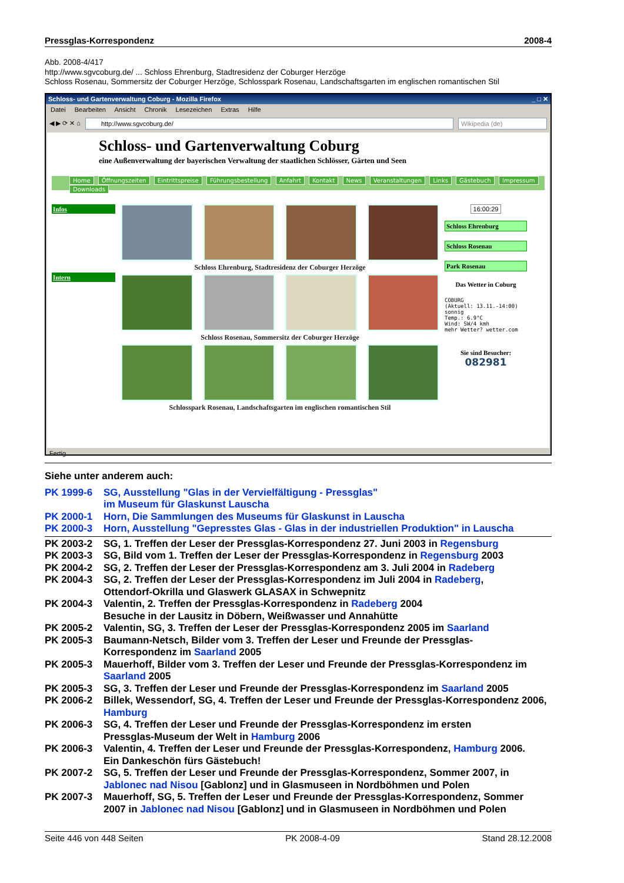Pressglas-Korrespondenz 2008-4
Abb. 2008-4/417
http://www.sgvcoburg.de/ ... Schloss Ehrenburg, Stadtresidenz der Coburger Herzöge
Schloss Rosenau, Sommersitz der Coburger Herzöge, Schlosspark Rosenau, Landschaftsgarten im englischen romantischen Stil
Schloss- und Gartenverwaltung Coburg - Mozilla Firefox _ □ ✕
Datei Bearbeiten Ansicht Chronik Lesezeichen Extras Hilfe
◀ ▶ ⟳ ✕ ⌂
http://www.sgvcoburg.de/ Wikipedia (de)
Schloss- und Gartenverwaltung Coburg
eine Außenverwaltung der bayerischen Verwaltung der staatlichen Schlösser, Gärten und Seen
Home Öffnungszeiten Eintrittspreise Führungsbestellung Anfahrt Kontakt News Veranstaltungen Links Gästebuch Impressum Downloads
Infos
Intern
Schloss Ehrenburg, Stadtresidenz der Coburger Herzöge
Schloss Rosenau, Sommersitz der Coburger Herzöge
Schlosspark Rosenau, Landschaftsgarten im englischen romantischen Stil
16:00:29
Schloss Ehrenburg
Schloss Rosenau
Park Rosenau
Das Wetter in Coburg
COBURG
(Aktuell: 13.11.-14:00)
sonnig
Temp.: 6.9°C
Wind: SW/4 kmh
mehr Wetter? wetter.com
Sie sind Besucher:
082981
Fertig
Siehe unter anderem auch:
PK 1999-6 SG, Ausstellung "Glas in der Vervielfältigung - Pressglas"
im Museum für Glaskunst Lauscha
PK 2000-1 Horn, Die Sammlungen des Museums für Glaskunst in Lauscha
PK 2000-3 Horn, Ausstellung "Gepresstes Glas - Glas in der industriellen Produktion" in Lauscha
PK 2003-2 SG, 1. Treffen der Leser der Pressglas-Korrespondenz 27. Juni 2003 in Regensburg
PK 2003-3 SG, Bild vom 1. Treffen der Leser der Pressglas-Korrespondenz in Regensburg 2003
PK 2004-2 SG, 2. Treffen der Leser der Pressglas-Korrespondenz am 3. Juli 2004 in Radeberg
PK 2004-3 SG, 2. Treffen der Leser der Pressglas-Korrespondenz im Juli 2004 in Radeberg,
Ottendorf-Okrilla und Glaswerk GLASAX in Schwepnitz
PK 2004-3 Valentin, 2. Treffen der Pressglas-Korrespondenz in Radeberg 2004
Besuche in der Lausitz in Döbern, Weißwasser und Annahütte
PK 2005-2 Valentin, SG, 3. Treffen der Leser der Pressglas-Korrespondenz 2005 im Saarland
PK 2005-3 Baumann-Netsch, Bilder vom 3. Treffen der Leser und Freunde der Pressglas-
Korrespondenz im Saarland 2005
PK 2005-3 Mauerhoff, Bilder vom 3. Treffen der Leser und Freunde der Pressglas-Korrespondenz im Saarland 2005
PK 2005-3 SG, 3. Treffen der Leser und Freunde der Pressglas-Korrespondenz im Saarland 2005
PK 2006-2 Billek, Wessendorf, SG, 4. Treffen der Leser und Freunde der Pressglas-Korrespondenz 2006, Hamburg
PK 2006-3 SG, 4. Treffen der Leser und Freunde der Pressglas-Korrespondenz im ersten
Pressglas-Museum der Welt in Hamburg 2006
PK 2006-3 Valentin, 4. Treffen der Leser und Freunde der Pressglas-Korrespondenz, Hamburg 2006.
Ein Dankeschön fürs Gästebuch!
PK 2007-2 SG, 5. Treffen der Leser und Freunde der Pressglas-Korrespondenz, Sommer 2007, in
Jablonec nad Nisou [Gablonz] und in Glasmuseen in Nordböhmen und Polen
PK 2007-3 Mauerhoff, SG, 5. Treffen der Leser und Freunde der Pressglas-Korrespondenz, Sommer
2007 in Jablonec nad Nisou [Gablonz] und in Glasmuseen in Nordböhmen und Polen
Seite 446 von 448 Seiten PK 2008-4-09 Stand 28.12.2008